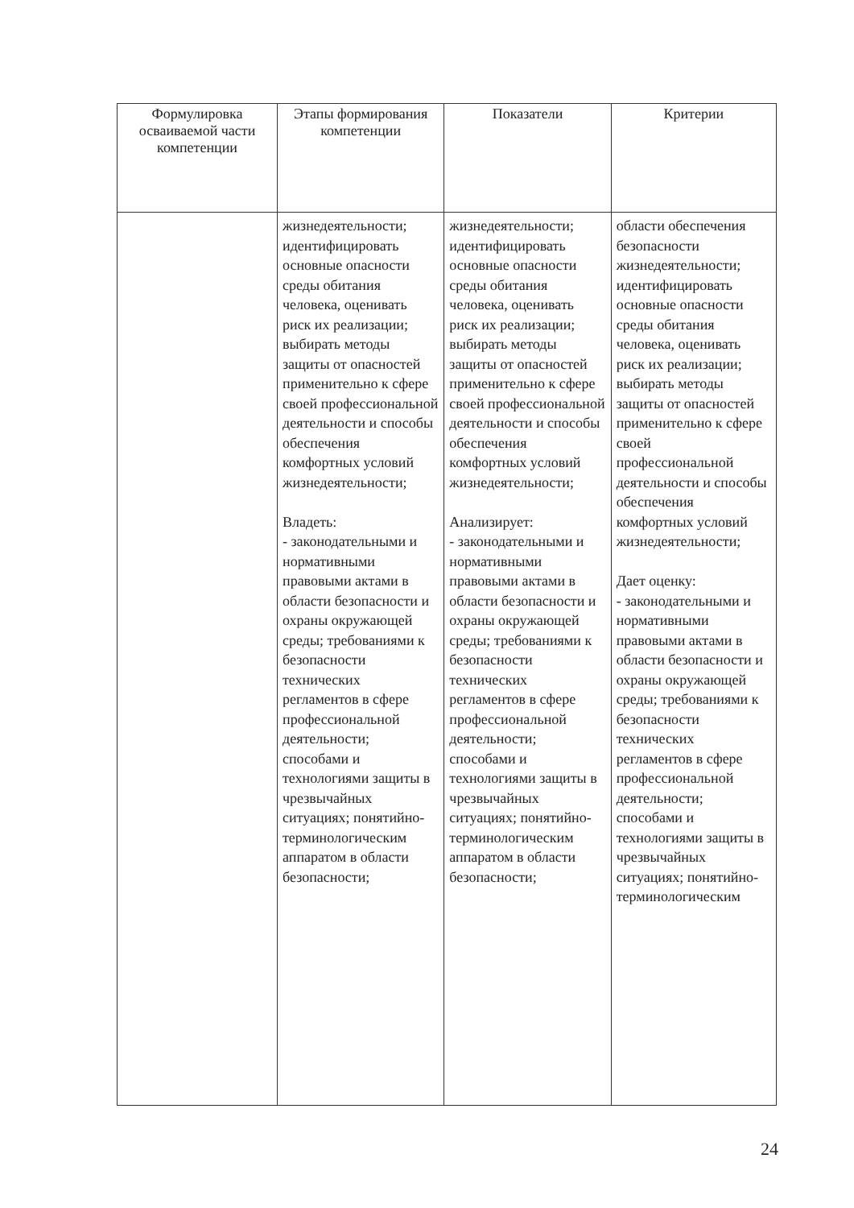| Формулировка осваиваемой части компетенции | Этапы формирования компетенции | Показатели | Критерии |
| --- | --- | --- | --- |
| | жизнедеятельности; идентифицировать основные опасности среды обитания человека, оценивать риск их реализации; выбирать методы защиты от опасностей применительно к сфере своей профессиональной деятельности и способы обеспечения комфортных условий жизнедеятельности; Владеть: - законодательными и нормативными правовыми актами в области безопасности и охраны окружающей среды; требованиями к безопасности технических регламентов в сфере профессиональной деятельности; способами и технологиями защиты в чрезвычайных ситуациях; понятийно-терминологическим аппаратом в области безопасности; | жизнедеятельности; идентифицировать основные опасности среды обитания человека, оценивать риск их реализации; выбирать методы защиты от опасностей применительно к сфере своей профессиональной деятельности и способы обеспечения комфортных условий жизнедеятельности; Анализирует: - законодательными и нормативными правовыми актами в области безопасности и охраны окружающей среды; требованиями к безопасности технических регламентов в сфере профессиональной деятельности; способами и технологиями защиты в чрезвычайных ситуациях; понятийно-терминологическим аппаратом в области безопасности; | области обеспечения безопасности жизнедеятельности; идентифицировать основные опасности среды обитания человека, оценивать риск их реализации; выбирать методы защиты от опасностей применительно к сфере своей профессиональной деятельности и способы обеспечения комфортных условий жизнедеятельности; Дает оценку: - законодательными и нормативными правовыми актами в области безопасности и охраны окружающей среды; требованиями к безопасности технических регламентов в сфере профессиональной деятельности; способами и технологиями защиты в чрезвычайных ситуациях; понятийно-терминологическим |
24